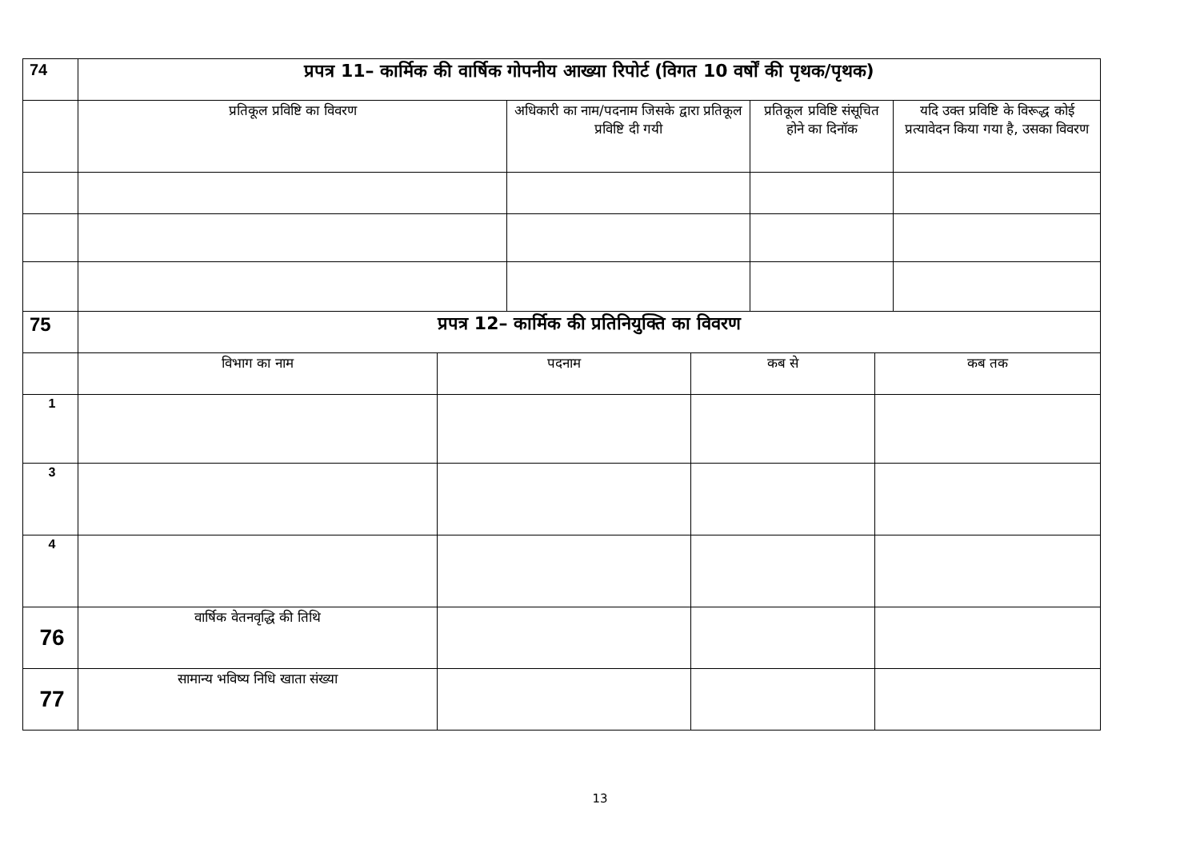| 74 | प्रपत्र 11– कार्मिक की वार्षिक गोपनीय आख्या रिपोर्ट (विगत 10 वर्षों की पृथक/पृथक) | | | | | | | |
| | प्रतिकूल प्रविष्टि का विवरण | | अधिकारी का नाम/पदनाम जिसके द्वारा प्रतिकूल प्रविष्टि दी गयी | | प्रतिकूल प्रविष्टि संसूचित होने का दिनॉक | | यदि उक्त प्रविष्टि के विरूद्ध कोई प्रत्यावेदन किया गया है, उसका विवरण | |
| 75 | प्रपत्र 12– कार्मिक की प्रतिनियुक्ति का विवरण | | | | | | | |
| | विभाग का नाम | पदनाम | | कब से | | कब तक | | |
| 1 | | | | | | | | |
| 3 | | | | | | | | |
| 4 | | | | | | | | |
| 76 | वार्षिक वेतनवृद्धि की तिथि | | | | | | | |
| 77 | सामान्य भविष्य निधि खाता संख्या | | | | | | | |
13